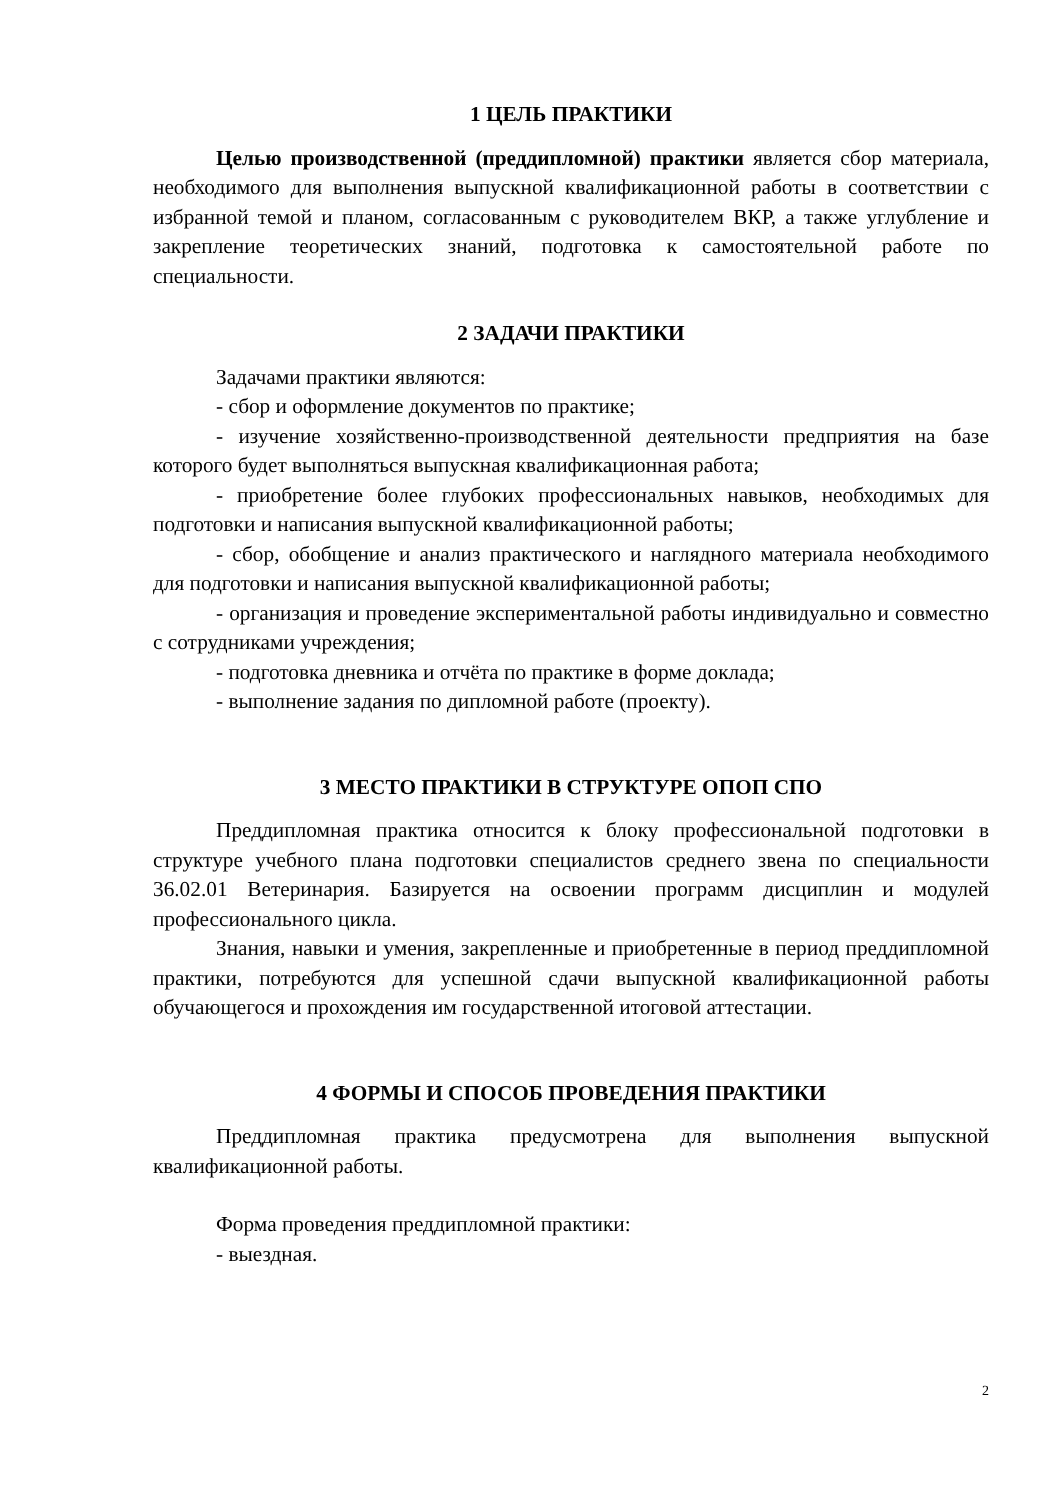1 ЦЕЛЬ ПРАКТИКИ
Целью производственной (преддипломной) практики является сбор материала, необходимого для выполнения выпускной квалификационной работы в соответствии с избранной темой и планом, согласованным с руководителем ВКР, а также углубление и закрепление теоретических знаний, подготовка к самостоятельной работе по специальности.
2 ЗАДАЧИ ПРАКТИКИ
Задачами практики являются:
- сбор и оформление документов по практике;
- изучение хозяйственно-производственной деятельности предприятия на базе которого будет выполняться выпускная квалификационная работа;
- приобретение более глубоких профессиональных навыков, необходимых для подготовки и написания выпускной квалификационной работы;
- сбор, обобщение и анализ практического и наглядного материала необходимого для подготовки и написания выпускной квалификационной работы;
- организация и проведение экспериментальной работы индивидуально и совместно с сотрудниками учреждения;
- подготовка дневника и отчёта по практике в форме доклада;
- выполнение задания по дипломной работе (проекту).
3 МЕСТО ПРАКТИКИ В СТРУКТУРЕ ОПОП СПО
Преддипломная практика относится к блоку профессиональной подготовки в структуре учебного плана подготовки специалистов среднего звена по специальности 36.02.01 Ветеринария. Базируется на освоении программ дисциплин и модулей профессионального цикла.
Знания, навыки и умения, закрепленные и приобретенные в период преддипломной практики, потребуются для успешной сдачи выпускной квалификационной работы обучающегося и прохождения им государственной итоговой аттестации.
4 ФОРМЫ И СПОСОБ ПРОВЕДЕНИЯ ПРАКТИКИ
Преддипломная практика предусмотрена для выполнения выпускной квалификационной работы.
Форма проведения преддипломной практики:
- выездная.
2